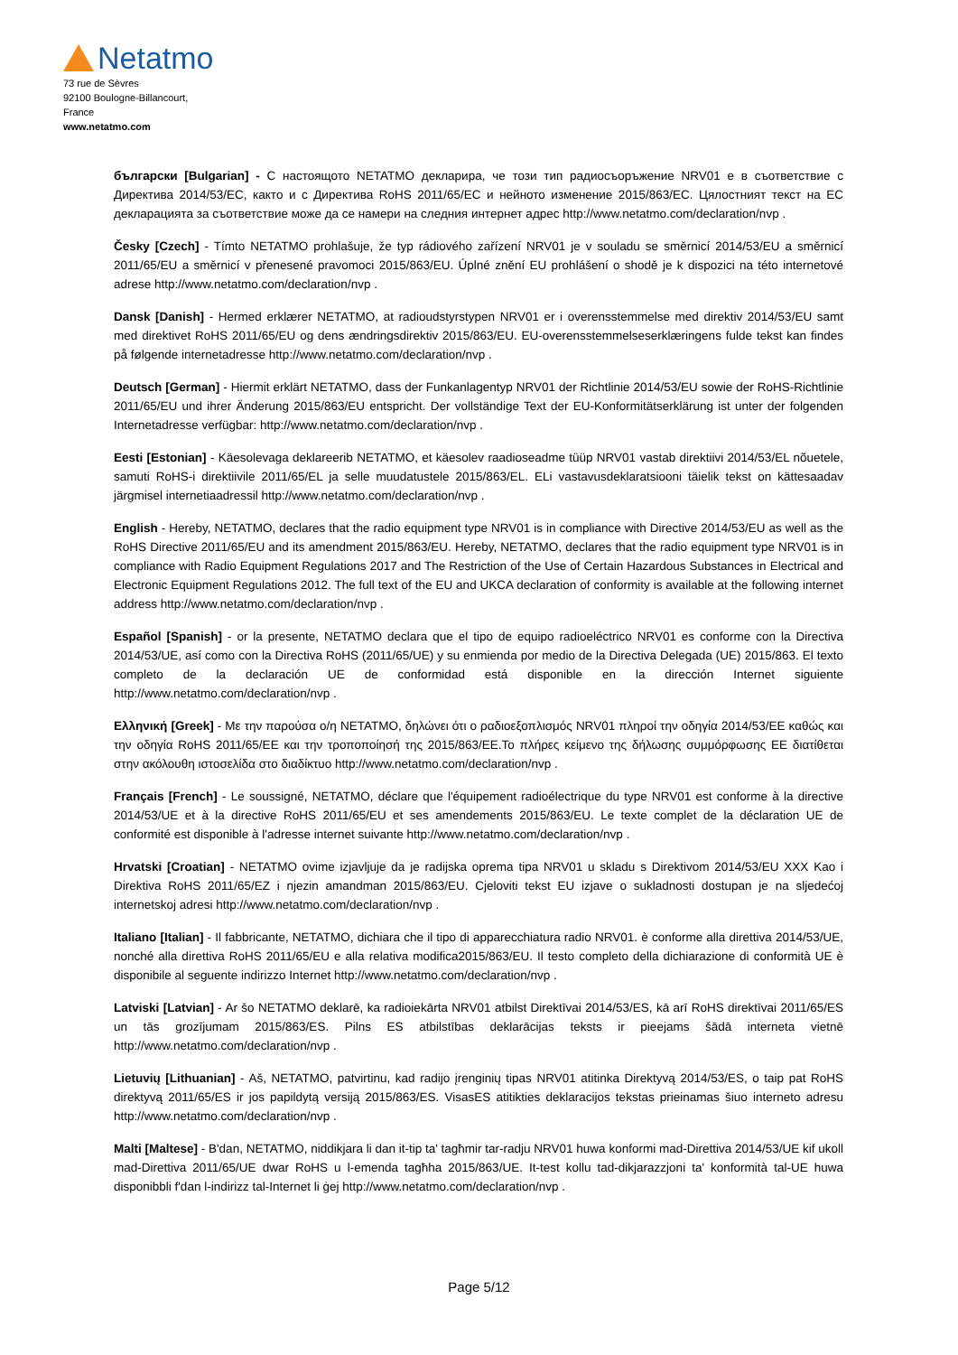Netatmo
73 rue de Sèvres
92100 Boulogne-Billancourt,
France
www.netatmo.com
български [Bulgarian] - С настоящото NETATMO декларира, че този тип радиосъоръжение NRV01 е в съответствие с Директива 2014/53/ЕС, както и с Директива RoHS 2011/65/ЕС и нейното изменение 2015/863/ЕС. Цялостният текст на ЕС декларацията за съответствие може да се намери на следния интернет адрес http://www.netatmo.com/declaration/nvp .
Česky [Czech] - Tímto NETATMO prohlašuje, že typ rádiového zařízení NRV01 je v souladu se směrnicí 2014/53/EU a směrnicí 2011/65/EU a směrnicí v přenesené pravomoci 2015/863/EU. Úplné znění EU prohlášení o shodě je k dispozici na této internetové adrese http://www.netatmo.com/declaration/nvp .
Dansk [Danish] - Hermed erklærer NETATMO, at radioudstyrstypen NRV01 er i overensstemmelse med direktiv 2014/53/EU samt med direktivet RoHS 2011/65/EU og dens ændringsdirektiv 2015/863/EU. EU-overensstemmelseserklæringens fulde tekst kan findes på følgende internetadresse http://www.netatmo.com/declaration/nvp .
Deutsch [German] - Hiermit erklärt NETATMO, dass der Funkanlagentyp NRV01 der Richtlinie 2014/53/EU sowie der RoHS-Richtlinie 2011/65/EU und ihrer Änderung 2015/863/EU entspricht. Der vollständige Text der EU-Konformitätserklärung ist unter der folgenden Internetadresse verfügbar: http://www.netatmo.com/declaration/nvp .
Eesti [Estonian] - Käesolevaga deklareerib NETATMO, et käesolev raadioseadme tüüp NRV01 vastab direktiivi 2014/53/EL nõuetele, samuti RoHS-i direktiivile 2011/65/EL ja selle muudatustele 2015/863/EL. ELi vastavusdeklaratsiooni täielik tekst on kättesaadav järgmisel internetiaadressil http://www.netatmo.com/declaration/nvp .
English - Hereby, NETATMO, declares that the radio equipment type NRV01 is in compliance with Directive 2014/53/EU as well as the RoHS Directive 2011/65/EU and its amendment 2015/863/EU. Hereby, NETATMO, declares that the radio equipment type NRV01 is in compliance with Radio Equipment Regulations 2017 and The Restriction of the Use of Certain Hazardous Substances in Electrical and Electronic Equipment Regulations 2012. The full text of the EU and UKCA declaration of conformity is available at the following internet address http://www.netatmo.com/declaration/nvp .
Español [Spanish] - or la presente, NETATMO declara que el tipo de equipo radioeléctrico NRV01 es conforme con la Directiva 2014/53/UE, así como con la Directiva RoHS (2011/65/UE) y su enmienda por medio de la Directiva Delegada (UE) 2015/863. El texto completo de la declaración UE de conformidad está disponible en la dirección Internet siguiente http://www.netatmo.com/declaration/nvp .
Ελληνική [Greek] - Με την παρούσα ο/η NETATMO, δηλώνει ότι ο ραδιοεξοπλισμός NRV01 πληροί την οδηγία 2014/53/ΕΕ καθώς και την οδηγία RoHS 2011/65/ΕΕ και την τροποποίησή της 2015/863/ΕΕ.Το πλήρες κείμενο της δήλωσης συμμόρφωσης ΕΕ διατίθεται στην ακόλουθη ιστοσελίδα στο διαδίκτυο http://www.netatmo.com/declaration/nvp .
Français [French] - Le soussigné, NETATMO, déclare que l'équipement radioélectrique du type NRV01 est conforme à la directive 2014/53/UE et à la directive RoHS 2011/65/EU et ses amendements 2015/863/EU. Le texte complet de la déclaration UE de conformité est disponible à l'adresse internet suivante http://www.netatmo.com/declaration/nvp .
Hrvatski [Croatian] - NETATMO ovime izjavljuje da je radijska oprema tipa NRV01 u skladu s Direktivom 2014/53/EU XXX Kao i Direktiva RoHS 2011/65/EZ i njezin amandman 2015/863/EU. Cjeloviti tekst EU izjave o sukladnosti dostupan je na sljedećoj internetskoj adresi http://www.netatmo.com/declaration/nvp .
Italiano [Italian] - Il fabbricante, NETATMO, dichiara che il tipo di apparecchiatura radio NRV01. è conforme alla direttiva 2014/53/UE, nonché alla direttiva RoHS 2011/65/EU e alla relativa modifica2015/863/EU. Il testo completo della dichiarazione di conformità UE è disponibile al seguente indirizzo Internet http://www.netatmo.com/declaration/nvp .
Latviski [Latvian] - Ar šo NETATMO deklarē, ka radioiekārta NRV01 atbilst Direktīvai 2014/53/ES, kā arī RoHS direktīvai 2011/65/ES un tās grozījumam 2015/863/ES. Pilns ES atbilstības deklarācijas teksts ir pieejams šādā interneta vietnē http://www.netatmo.com/declaration/nvp .
Lietuvių [Lithuanian] - Aš, NETATMO, patvirtinu, kad radijo įrenginių tipas NRV01 atitinka Direktyvą 2014/53/ES, o taip pat RoHS direktyvą 2011/65/ES ir jos papildytą versiją 2015/863/ES. VisasES atitikties deklaracijos tekstas prieinamas šiuo interneto adresu http://www.netatmo.com/declaration/nvp .
Malti [Maltese] - B'dan, NETATMO, niddikjara li dan it-tip ta' tagħmir tar-radju NRV01 huwa konformi mad-Direttiva 2014/53/UE kif ukoll mad-Direttiva 2011/65/UE dwar RoHS u l-emenda tagħha 2015/863/UE. It-test kollu tad-dikjarazzjoni ta' konformità tal-UE huwa disponibbli f'dan l-indirizz tal-Internet li ġej http://www.netatmo.com/declaration/nvp .
Page 5/12